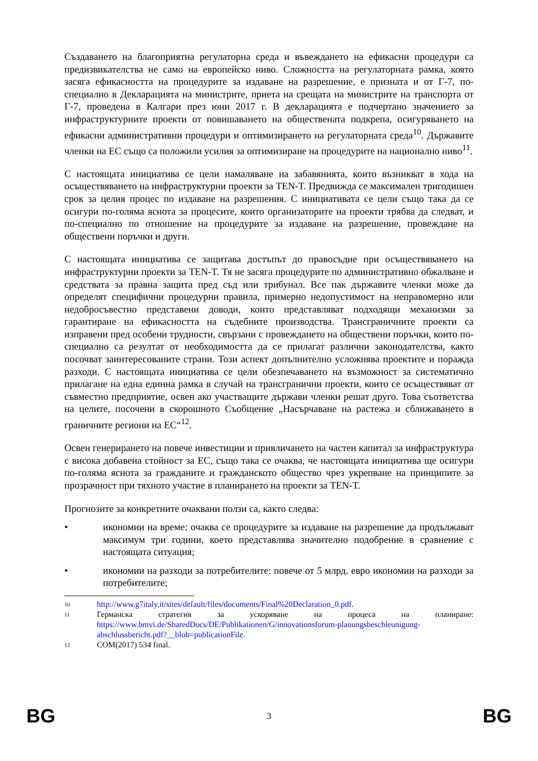Създаването на благоприятна регулаторна среда и въвеждането на ефикасни процедури са предизвикателства не само на европейско ниво. Сложността на регулаторната рамка, която засяга ефикасността на процедурите за издаване на разрешение, е призната и от Г-7, по-специално в Декларацията на министрите, приета на срещата на министрите на транспорта от Г-7, проведена в Калгари през юни 2017 г. В декларацията е подчертано значението за инфраструктурните проекти от повишаването на обществената подкрепа, осигуряването на ефикасни административни процедури и оптимизирането на регулаторната среда<sup>10</sup>. Държавите членки на ЕС също са положили усилия за оптимизиране на процедурите на национално ниво<sup>11</sup>.
С настоящата инициатива се цели намаляване на забавянията, които възникват в хода на осъществяването на инфраструктурни проекти за TEN-T. Предвижда се максимален тригодишен срок за целия процес по издаване на разрешения. С инициативата се цели също така да се осигури по-голяма яснота за процесите, които организаторите на проекти трябва да следват, и по-специално по отношение на процедурите за издаване на разрешение, провеждане на обществени поръчки и други.
С настоящата инициатива се защитава достъпът до правосъдие при осъществяването на инфраструктурни проекти за TEN-T. Тя не засяга процедурите по административно обжалване и средствата за правна защита пред съд или трибунал. Все пак държавите членки може да определят специфични процедурни правила, примерно недопустимост на неправомерно или недобросъвестно представени доводи, които представляват подходящи механизми за гарантиране на ефикасността на съдебните производства. Трансграничните проекти са изправени пред особени трудности, свързани с провеждането на обществени поръчки, които по-специално са резултат от необходимостта да се прилагат различни законодателства, както посочват заинтересованите страни. Този аспект допълнително усложнява проектите и поражда разходи. С настоящата инициатива се цели обезпечаването на възможност за систематично прилагане на една единна рамка в случай на трансгранични проекти, които се осъществяват от съвместно предприятие, освен ако участващите държави членки решат друго. Това съответства на целите, посочени в скорошното Съобщение „Насърчаване на растежа и сближаването в граничните региони на ЕС“<sup>12</sup>.
Освен генерирането на повече инвестиции и привличането на частен капитал за инфраструктура с висока добавена стойност за ЕС, също така се очаква, че настоящата инициатива ще осигури по-голяма яснота за гражданите и гражданското общество чрез укрепване на принципите за прозрачност при тяхното участие в планирането на проекти за TEN-T.
Прогнозите за конкретните очаквани ползи са, както следва:
• икономии на време: очаква се процедурите за издаване на разрешение да продължават максимум три години, което представлява значително подобрение в сравнение с настоящата ситуация;
• икономии на разходи за потребителите: повече от 5 млрд. евро икономии на разходи за потребителите;
10 http://www.g7italy.it/sites/default/files/documents/Final%20Declaration_0.pdf.
11 Германска стратегия за ускоряване на процеса на планиране: https://www.bmvi.de/SharedDocs/DE/Publikationen/G/innovationsforum-planungsbeschleunigung-abschlussbericht.pdf?__blob=publicationFile.
12 COM(2017) 534 final.
BG 3 BG